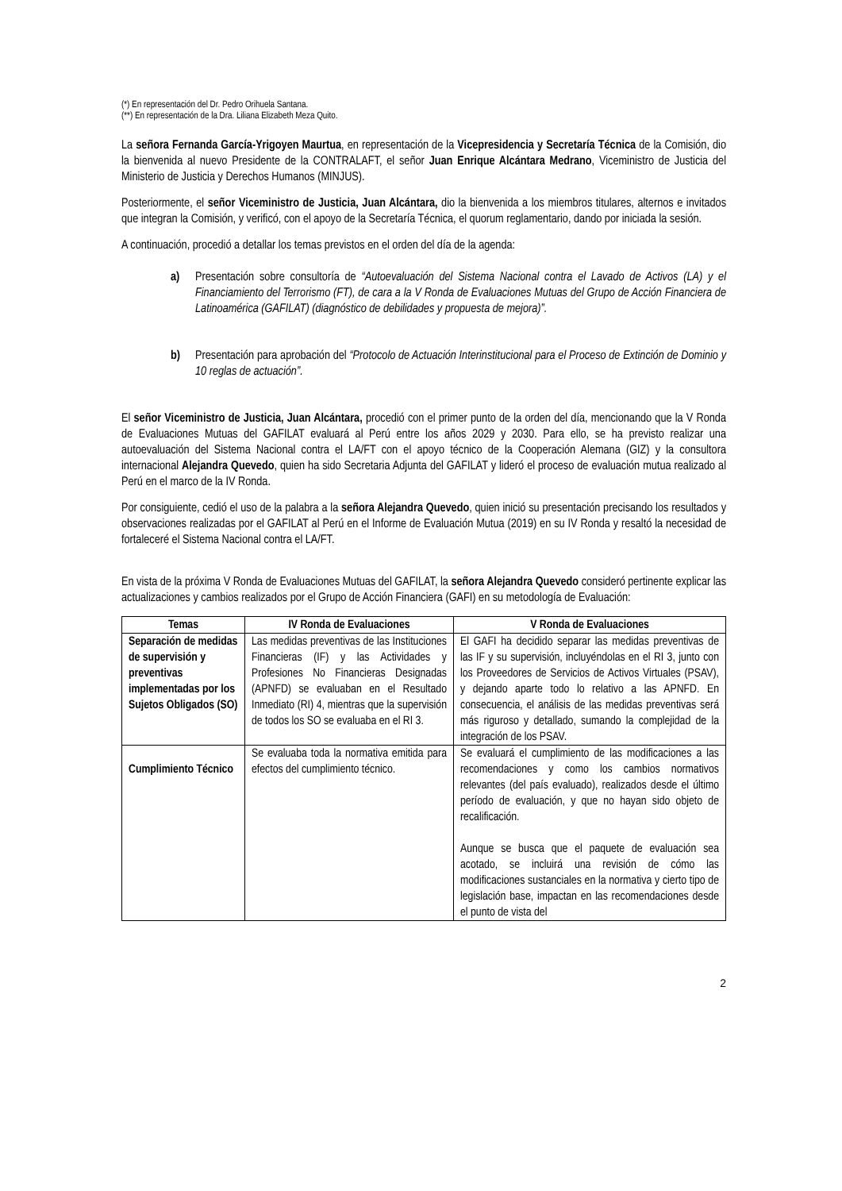(*) En representación del Dr. Pedro Orihuela Santana.
(**) En representación de la Dra. Liliana Elizabeth Meza Quito.
La señora Fernanda García-Yrigoyen Maurtua, en representación de la Vicepresidencia y Secretaría Técnica de la Comisión, dio la bienvenida al nuevo Presidente de la CONTRALAFT, el señor Juan Enrique Alcántara Medrano, Viceministro de Justicia del Ministerio de Justicia y Derechos Humanos (MINJUS).
Posteriormente, el señor Viceministro de Justicia, Juan Alcántara, dio la bienvenida a los miembros titulares, alternos e invitados que integran la Comisión, y verificó, con el apoyo de la Secretaría Técnica, el quorum reglamentario, dando por iniciada la sesión.
A continuación, procedió a detallar los temas previstos en el orden del día de la agenda:
a) Presentación sobre consultoría de “Autoevaluación del Sistema Nacional contra el Lavado de Activos (LA) y el Financiamiento del Terrorismo (FT), de cara a la V Ronda de Evaluaciones Mutuas del Grupo de Acción Financiera de Latinoamérica (GAFILAT) (diagnóstico de debilidades y propuesta de mejora)”.
b) Presentación para aprobación del “Protocolo de Actuación Interinstitucional para el Proceso de Extinción de Dominio y 10 reglas de actuación”.
El señor Viceministro de Justicia, Juan Alcántara, procedió con el primer punto de la orden del día, mencionando que la V Ronda de Evaluaciones Mutuas del GAFILAT evaluará al Perú entre los años 2029 y 2030. Para ello, se ha previsto realizar una autoevaluación del Sistema Nacional contra el LA/FT con el apoyo técnico de la Cooperación Alemana (GIZ) y la consultora internacional Alejandra Quevedo, quien ha sido Secretaria Adjunta del GAFILAT y lideró el proceso de evaluación mutua realizado al Perú en el marco de la IV Ronda.
Por consiguiente, cedió el uso de la palabra a la señora Alejandra Quevedo, quien inició su presentación precisando los resultados y observaciones realizadas por el GAFILAT al Perú en el Informe de Evaluación Mutua (2019) en su IV Ronda y resaltó la necesidad de fortaleceré el Sistema Nacional contra el LA/FT.
En vista de la próxima V Ronda de Evaluaciones Mutuas del GAFILAT, la señora Alejandra Quevedo consideró pertinente explicar las actualizaciones y cambios realizados por el Grupo de Acción Financiera (GAFI) en su metodología de Evaluación:
| Temas | IV Ronda de Evaluaciones | V Ronda de Evaluaciones |
| --- | --- | --- |
| Separación de medidas de supervisión y preventivas implementadas por los Sujetos Obligados (SO) | Las medidas preventivas de las Instituciones Financieras (IF) y las Actividades y Profesiones No Financieras Designadas (APNFD) se evaluaban en el Resultado Inmediato (RI) 4, mientras que la supervisión de todos los SO se evaluaba en el RI 3. | El GAFI ha decidido separar las medidas preventivas de las IF y su supervisión, incluyéndolas en el RI 3, junto con los Proveedores de Servicios de Activos Virtuales (PSAV), y dejando aparte todo lo relativo a las APNFD. En consecuencia, el análisis de las medidas preventivas será más riguroso y detallado, sumando la complejidad de la integración de los PSAV. |
| Cumplimiento Técnico | Se evaluaba toda la normativa emitida para efectos del cumplimiento técnico. | Se evaluará el cumplimiento de las modificaciones a las recomendaciones y como los cambios normativos relevantes (del país evaluado), realizados desde el último período de evaluación, y que no hayan sido objeto de recalificación. Aunque se busca que el paquete de evaluación sea acotado, se incluirá una revisión de cómo las modificaciones sustanciales en la normativa y cierto tipo de legislación base, impactan en las recomendaciones desde el punto de vista del |
2